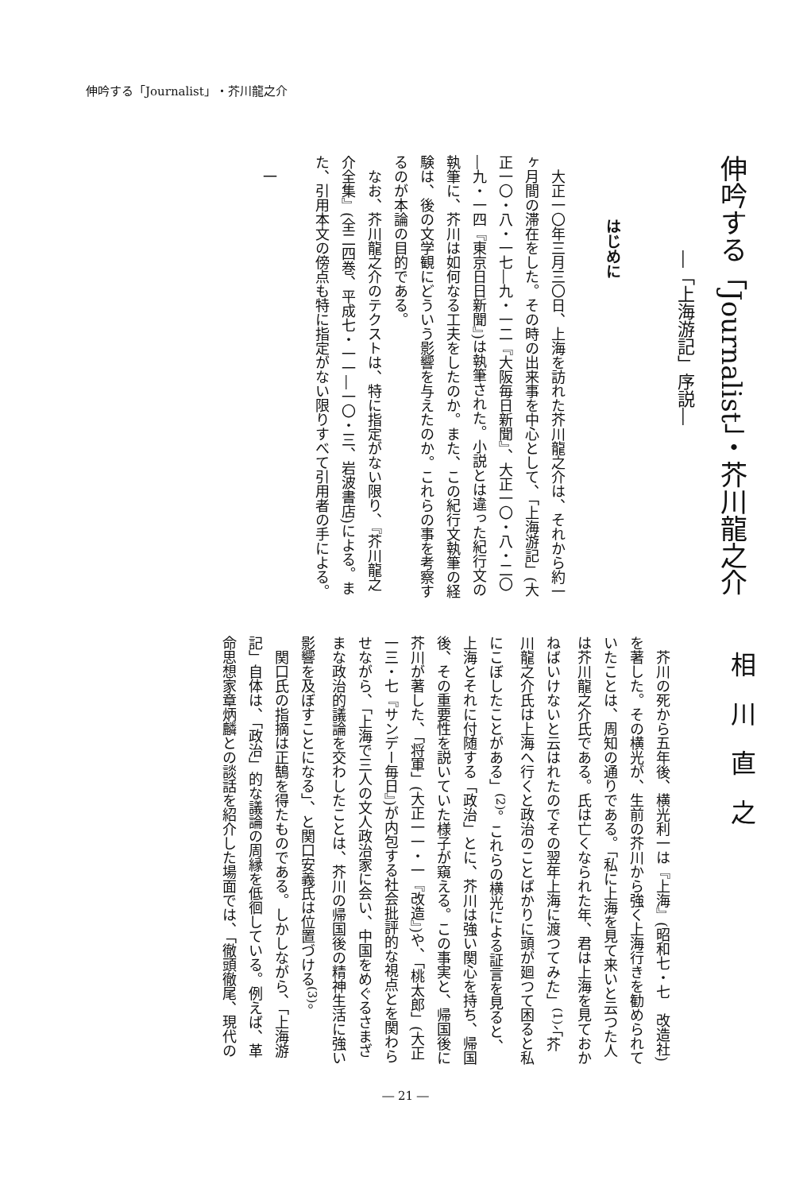伸吟する「Journalist」・芥川龍之介
伸吟する「Journalist」・芥川龍之介
―「上海游記」序説―
はじめに
　大正一〇年三月三〇日、上海を訪れた芥川龍之介は、それから約一ヶ月間の滞在をした。その時の出来事を中心として、「上海游記」(大正一〇・八・一七―九・一二『大阪毎日新聞』、大正一〇・八・二〇―九・一四『東京日日新聞』)は執筆された。小説とは違った紀行文の執筆に、芥川は如何なる工夫をしたのか。また、この紀行文執筆の経験は、後の文学観にどういう影響を与えたのか。これらの事を考察するのが本論の目的である。
　なお、芥川龍之介のテクストは、特に指定がない限り、『芥川龍之介全集』(全二四巻、平成七・一一―一〇・三、岩波書店)による。また、引用本文の傍点も特に指定がない限りすべて引用者の手による。
　一
相川直之
　芥川の死から五年後、横光利一は『上海』(昭和七・七　改造社)を著した。その横光が、生前の芥川から強く上海行きを勧められていたことは、周知の通りである。「私に上海を見て来いと云つた人は芥川龍之介氏である。氏は亡くなられた年、君は上海を見ておかねばいけないと云はれたのでその翌年上海に渡つてみた」<sup>(1)</sup>、「芥川龍之介氏は上海へ行くと政治のことばかりに頭が廻つて困ると私にこぼしたことがある」<sup>(2)</sup>。これらの横光による証言を見ると、上海とそれに付随する「政治」とに、芥川は強い関心を持ち、帰国後、その重要性を説いていた様子が窺える。この事実と、帰国後に芥川が著した、「将軍」(大正一一・一『改造』)や、「桃太郎」(大正一三・七『サンデー毎日』)が内包する社会批評的な視点とを関わらせながら、「上海で三人の文人政治家に会い、中国をめぐるさまざまな政治的議論を交わしたことは、芥川の帰国後の精神生活に強い影響を及ぼすことになる」、と関口安義氏は位置づける<sup>(3)</sup>。
　関口氏の指摘は正鵠を得たものである。しかしながら、「上海游記」自体は、「政治」的な議論の周縁を低徊している。例えば、革命思想家章炳麟との談話を紹介した場面では、「徹頭徹尾、現代の
― 21 ―